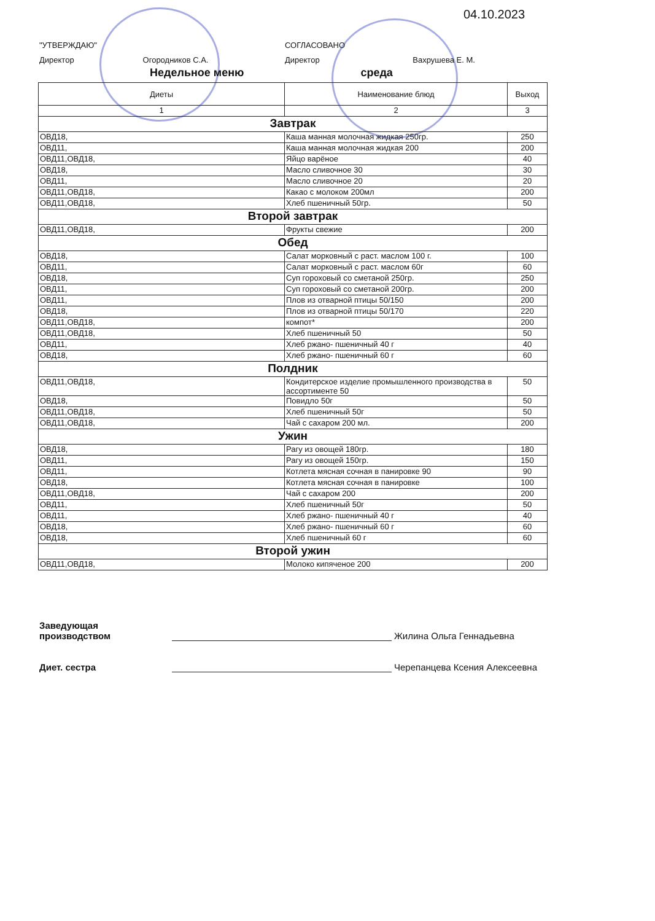04.10.2023
"УТВЕРЖДАЮ"
Директор Огородников С.А.
СОГЛАСОВАНО
Директор Вахрушева Е. М.
Недельное меню среда
| Диеты | Наименование блюд | Выход |
| --- | --- | --- |
| 1 | 2 | 3 |
| Завтрак | | |
| ОВД18, | Каша манная молочная жидкая 250гр. | 250 |
| ОВД11, | Каша манная молочная жидкая 200 | 200 |
| ОВД11,ОВД18, | Яйцо варёное | 40 |
| ОВД18, | Масло сливочное 30 | 30 |
| ОВД11, | Масло сливочное 20 | 20 |
| ОВД11,ОВД18, | Какао с молоком 200мл | 200 |
| ОВД11,ОВД18, | Хлеб пшеничный 50гр. | 50 |
| Второй завтрак | | |
| ОВД11,ОВД18, | Фрукты свежие | 200 |
| Обед | | |
| ОВД18, | Салат морковный с раст. маслом 100 г. | 100 |
| ОВД11, | Салат морковный с раст. маслом 60г | 60 |
| ОВД18, | Суп гороховый со сметаной 250гр. | 250 |
| ОВД11, | Суп гороховый со сметаной 200гр. | 200 |
| ОВД11, | Плов из отварной птицы 50/150 | 200 |
| ОВД18, | Плов из отварной птицы 50/170 | 220 |
| ОВД11,ОВД18, | компот* | 200 |
| ОВД11,ОВД18, | Хлеб пшеничный 50 | 50 |
| ОВД11, | Хлеб ржано- пшеничный 40 г | 40 |
| ОВД18, | Хлеб ржано- пшеничный 60 г | 60 |
| Полдник | | |
| ОВД11,ОВД18, | Кондитерское изделие промышленного производства в ассортименте 50 | 50 |
| ОВД18, | Повидло 50г | 50 |
| ОВД11,ОВД18, | Хлеб пшеничный 50г | 50 |
| ОВД11,ОВД18, | Чай с сахаром 200 мл. | 200 |
| Ужин | | |
| ОВД18, | Рагу из овощей 180гр. | 180 |
| ОВД11, | Рагу из овощей 150гр. | 150 |
| ОВД11, | Котлета мясная сочная в панировке 90 | 90 |
| ОВД18, | Котлета мясная сочная в панировке | 100 |
| ОВД11,ОВД18, | Чай с сахаром 200 | 200 |
| ОВД11, | Хлеб пшеничный 50г | 50 |
| ОВД11, | Хлеб ржано- пшеничный 40 г | 40 |
| ОВД18, | Хлеб ржано- пшеничный 60 г | 60 |
| ОВД18, | Хлеб пшеничный 60 г | 60 |
| Второй ужин | | |
| ОВД11,ОВД18, | Молоко кипяченое 200 | 200 |
Заведующая
производством
Жилина Ольга Геннадьевна
Диет. сестра
Черепанцева Ксения Алексеевна